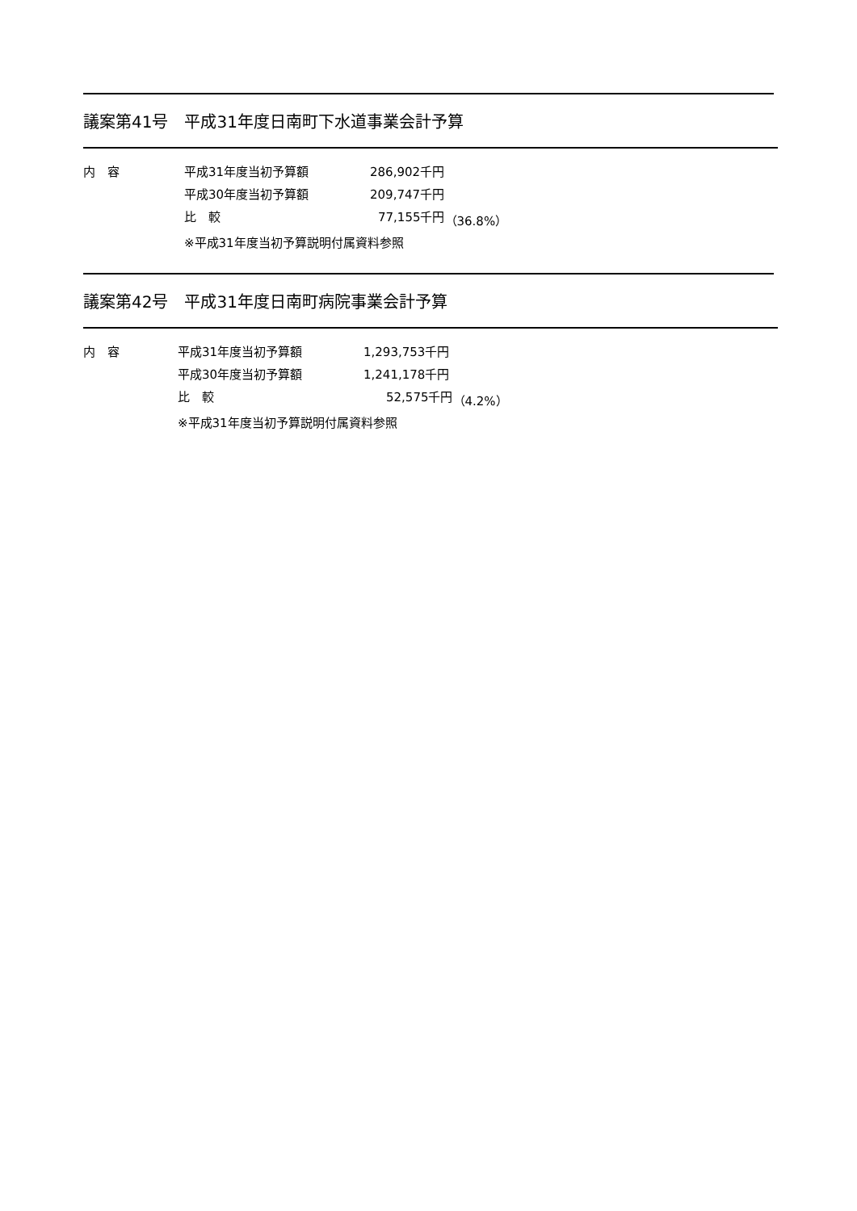議案第41号　平成31年度日南町下水道事業会計予算
| 内 容 | 平成31年度当初予算額 | 286,902千円 | |
| | 平成30年度当初予算額 | 209,747千円 | |
| | 比 較 | 77,155千円 | （36.8%） |
| | ※平成31年度当初予算説明付属資料参照 | | |
議案第42号　平成31年度日南町病院事業会計予算
| 内 容 | 平成31年度当初予算額 | 1,293,753千円 | |
| | 平成30年度当初予算額 | 1,241,178千円 | |
| | 比 較 | 52,575千円 | （4.2%） |
| | ※平成31年度当初予算説明付属資料参照 | | |